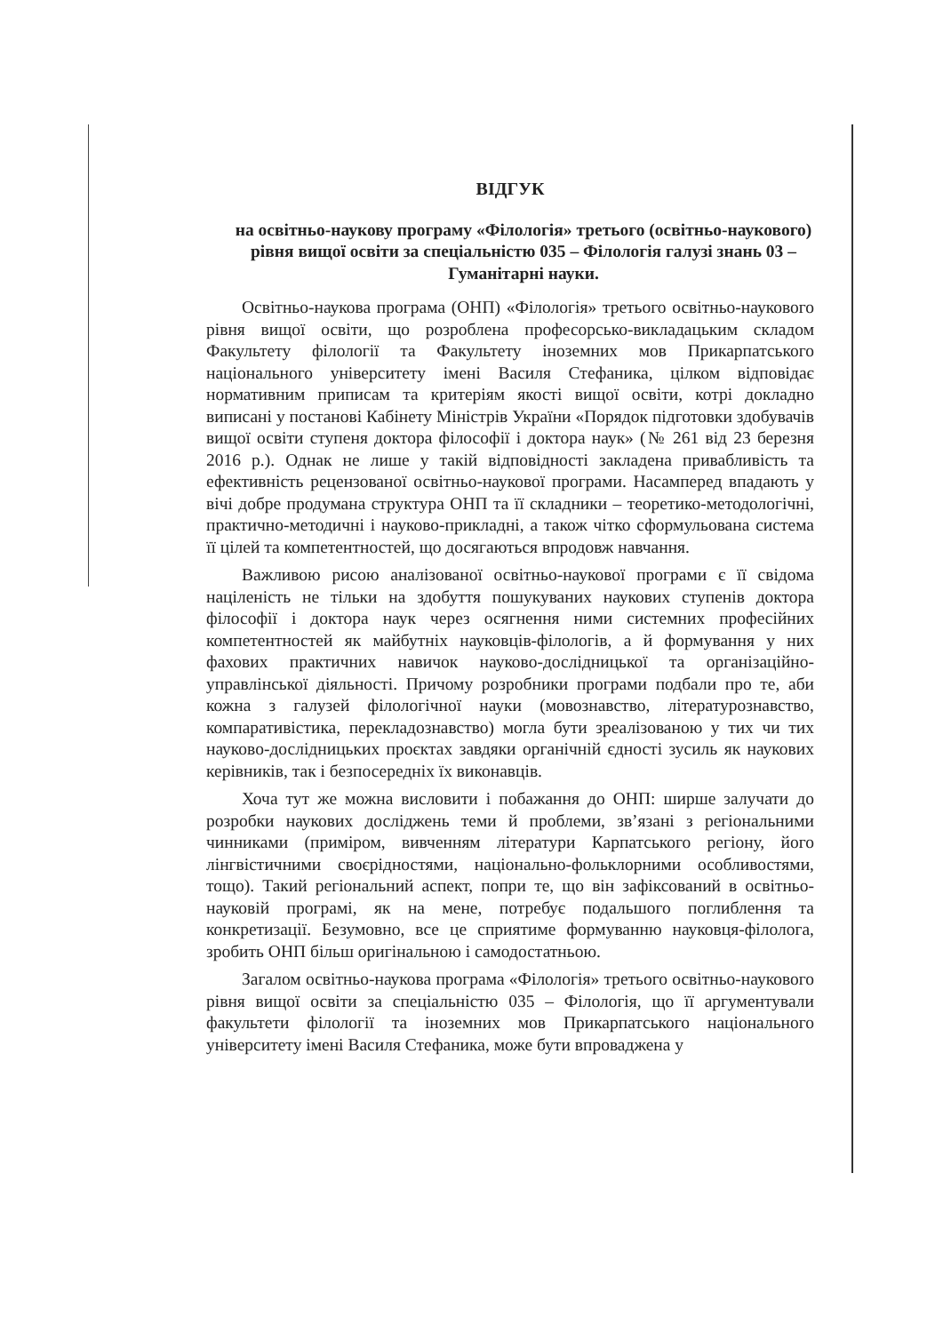ВІДГУК
на освітньо-наукову програму «Філологія» третього (освітньо-наукового) рівня вищої освіти за спеціальністю 035 – Філологія галузі знань 03 – Гуманітарні науки.
Освітньо-наукова програма (ОНП) «Філологія» третього освітньо-наукового рівня вищої освіти, що розроблена професорсько-викладацьким складом Факультету філології та Факультету іноземних мов Прикарпатського національного університету імені Василя Стефаника, цілком відповідає нормативним приписам та критеріям якості вищої освіти, котрі докладно виписані у постанові Кабінету Міністрів України «Порядок підготовки здобувачів вищої освіти ступеня доктора філософії і доктора наук» (№ 261 від 23 березня 2016 р.). Однак не лише у такій відповідності закладена привабливість та ефективність рецензованої освітньо-наукової програми. Насамперед впадають у вічі добре продумана структура ОНП та її складники – теоретико-методологічні, практично-методичні і науково-прикладні, а також чітко сформульована система її цілей та компетентностей, що досягаються впродовж навчання.
Важливою рисою аналізованої освітньо-наукової програми є її свідома націленість не тільки на здобуття пошукуваних наукових ступенів доктора філософії і доктора наук через осягнення ними системних професійних компетентностей як майбутніх науковців-філологів, а й формування у них фахових практичних навичок науково-дослідницької та організаційно-управлінської діяльності. Причому розробники програми подбали про те, аби кожна з галузей філологічної науки (мовознавство, літературознавство, компаративістика, перекладознавство) могла бути зреалізованою у тих чи тих науково-дослідницьких проєктах завдяки органічній єдності зусиль як наукових керівників, так і безпосередніх їх виконавців.
Хоча тут же можна висловити і побажання до ОНП: ширше залучати до розробки наукових досліджень теми й проблеми, зв’язані з регіональними чинниками (приміром, вивченням літератури Карпатського регіону, його лінгвістичними своєрідностями, національно-фольклорними особливостями, тощо). Такий регіональний аспект, попри те, що він зафіксований в освітньо-науковій програмі, як на мене, потребує подальшого поглиблення та конкретизації. Безумовно, все це сприятиме формуванню науковця-філолога, зробить ОНП більш оригінальною і самодостатньою.
Загалом освітньо-наукова програма «Філологія» третього освітньо-наукового рівня вищої освіти за спеціальністю 035 – Філологія, що її аргументували факультети філології та іноземних мов Прикарпатського національного університету імені Василя Стефаника, може бути впроваджена у